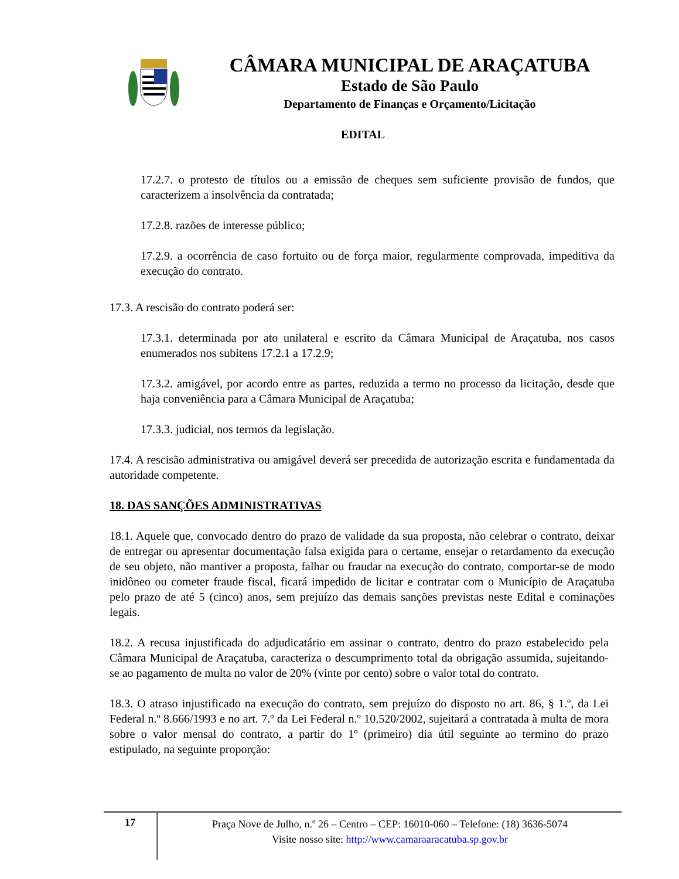CÂMARA MUNICIPAL DE ARAÇATUBA
Estado de São Paulo
Departamento de Finanças e Orçamento/Licitação
EDITAL
17.2.7. o protesto de títulos ou a emissão de cheques sem suficiente provisão de fundos, que caracterizem a insolvência da contratada;
17.2.8. razões de interesse público;
17.2.9. a ocorrência de caso fortuito ou de força maior, regularmente comprovada, impeditiva da execução do contrato.
17.3. A rescisão do contrato poderá ser:
17.3.1. determinada por ato unilateral e escrito da Câmara Municipal de Araçatuba, nos casos enumerados nos subitens 17.2.1 a 17.2.9;
17.3.2. amigável, por acordo entre as partes, reduzida a termo no processo da licitação, desde que haja conveniência para a Câmara Municipal de Araçatuba;
17.3.3. judicial, nos termos da legislação.
17.4. A rescisão administrativa ou amigável deverá ser precedida de autorização escrita e fundamentada da autoridade competente.
18. DAS SANÇÕES ADMINISTRATIVAS
18.1. Aquele que, convocado dentro do prazo de validade da sua proposta, não celebrar o contrato, deixar de entregar ou apresentar documentação falsa exigida para o certame, ensejar o retardamento da execução de seu objeto, não mantiver a proposta, falhar ou fraudar na execução do contrato, comportar-se de modo inidôneo ou cometer fraude fiscal, ficará impedido de licitar e contratar com o Município de Araçatuba pelo prazo de até 5 (cinco) anos, sem prejuízo das demais sanções previstas neste Edital e cominações legais.
18.2. A recusa injustificada do adjudicatário em assinar o contrato, dentro do prazo estabelecido pela Câmara Municipal de Araçatuba, caracteriza o descumprimento total da obrigação assumida, sujeitando-se ao pagamento de multa no valor de 20% (vinte por cento) sobre o valor total do contrato.
18.3. O atraso injustificado na execução do contrato, sem prejuízo do disposto no art. 86, § 1.º, da Lei Federal n.º 8.666/1993 e no art. 7.º da Lei Federal n.º 10.520/2002, sujeitará a contratada à multa de mora sobre o valor mensal do contrato, a partir do 1º (primeiro) dia útil seguinte ao termino do prazo estipulado, na seguinte proporção:
17
Praça Nove de Julho, n.º 26 – Centro – CEP: 16010-060 – Telefone: (18) 3636-5074
Visite nosso site: http://www.camaraaracatuba.sp.gov.br